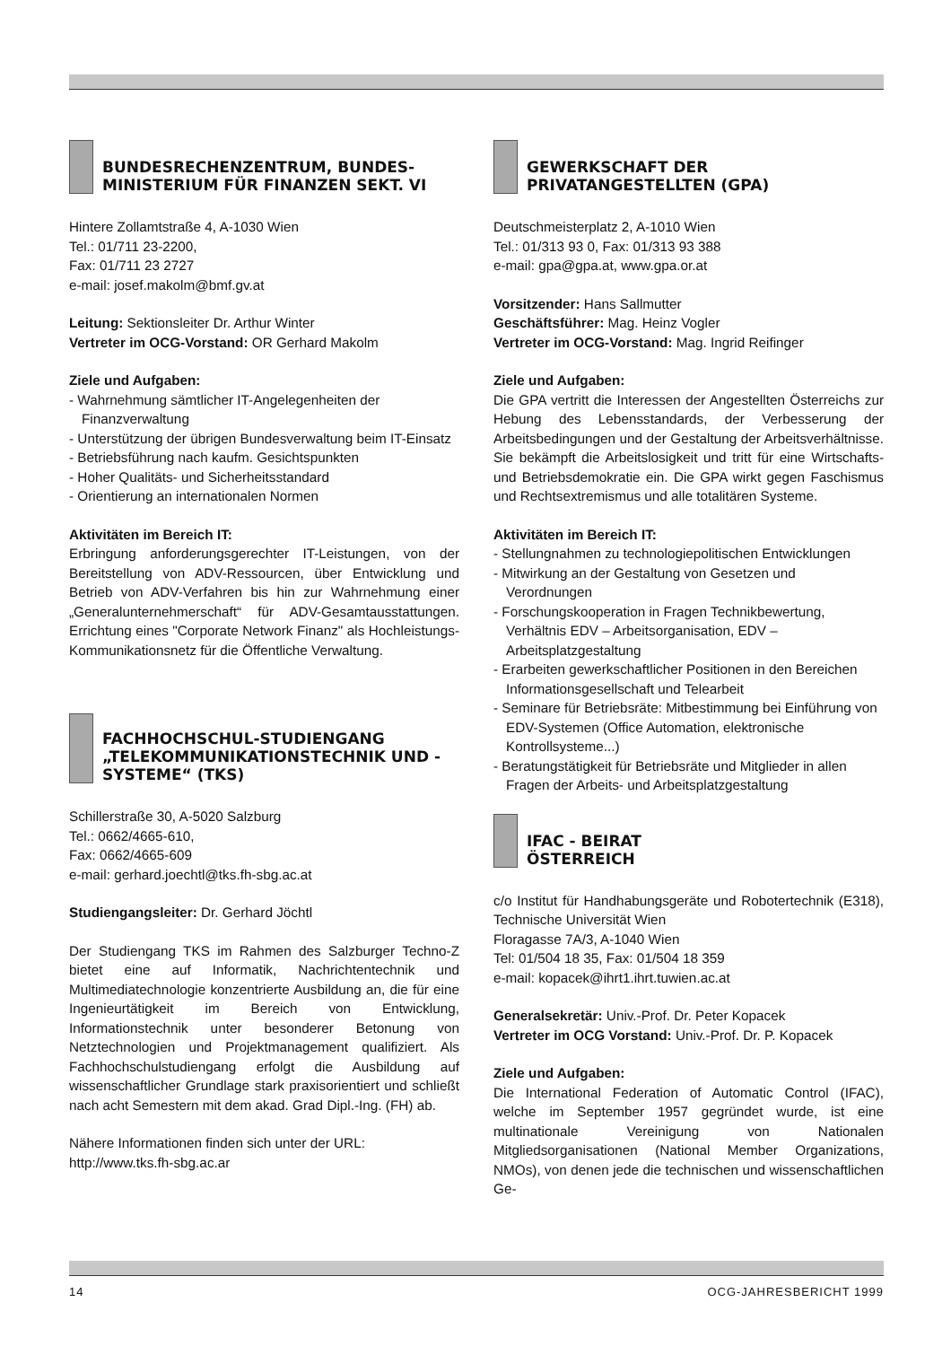BUNDESRECHENZENTRUM, BUNDES-MINISTERIUM FÜR FINANZEN SEKT. VI
Hintere Zollamtstraße 4, A-1030 Wien
Tel.: 01/711 23-2200,
Fax: 01/711 23 2727
e-mail: josef.makolm@bmf.gv.at
Leitung: Sektionsleiter Dr. Arthur Winter
Vertreter im OCG-Vorstand: OR Gerhard Makolm
Ziele und Aufgaben:
- Wahrnehmung sämtlicher IT-Angelegenheiten der Finanzverwaltung
- Unterstützung der übrigen Bundesverwaltung beim IT-Einsatz
- Betriebsführung nach kaufm. Gesichtspunkten
- Hoher Qualitäts- und Sicherheitsstandard
- Orientierung an internationalen Normen
Aktivitäten im Bereich IT:
Erbringung anforderungsgerechter IT-Leistungen, von der Bereitstellung von ADV-Ressourcen, über Entwicklung und Betrieb von ADV-Verfahren bis hin zur Wahrnehmung einer „Generalunternehmerschaft“ für ADV-Gesamtausstattungen. Errichtung eines "Corporate Network Finanz" als Hochleistungs-Kommunikationsnetz für die Öffentliche Verwaltung.
FACHHOCHSCHUL-STUDIENGANG „TELEKOMMUNIKATIONSTECHNIK UND -SYSTEME“ (TKS)
Schillerstraße 30, A-5020 Salzburg
Tel.: 0662/4665-610,
Fax: 0662/4665-609
e-mail: gerhard.joechtl@tks.fh-sbg.ac.at
Studiengangsleiter: Dr. Gerhard Jöchtl
Der Studiengang TKS im Rahmen des Salzburger Techno-Z bietet eine auf Informatik, Nachrichtentechnik und Multimediatechnologie konzentrierte Ausbildung an, die für eine Ingenieurtätigkeit im Bereich von Entwicklung, Informationstechnik unter besonderer Betonung von Netztechnologien und Projektmanagement qualifiziert. Als Fachhochschulstudiengang erfolgt die Ausbildung auf wissenschaftlicher Grundlage stark praxisorientiert und schließt nach acht Semestern mit dem akad. Grad Dipl.-Ing. (FH) ab.
Nähere Informationen finden sich unter der URL:
http://www.tks.fh-sbg.ac.ar
GEWERKSCHAFT DER PRIVATANGESTELLTEN (GPA)
Deutschmeisterplatz 2, A-1010 Wien
Tel.: 01/313 93 0, Fax: 01/313 93 388
e-mail: gpa@gpa.at, www.gpa.or.at
Vorsitzender: Hans Sallmutter
Geschäftsführer: Mag. Heinz Vogler
Vertreter im OCG-Vorstand: Mag. Ingrid Reifinger
Ziele und Aufgaben:
Die GPA vertritt die Interessen der Angestellten Österreichs zur Hebung des Lebensstandards, der Verbesserung der Arbeitsbedingungen und der Gestaltung der Arbeitsverhältnisse. Sie bekämpft die Arbeitslosigkeit und tritt für eine Wirtschafts- und Betriebsdemokratie ein. Die GPA wirkt gegen Faschismus und Rechtsextremismus und alle totalitären Systeme.
Aktivitäten im Bereich IT:
- Stellungnahmen zu technologiepolitischen Entwicklungen
- Mitwirkung an der Gestaltung von Gesetzen und Verordnungen
- Forschungskooperation in Fragen Technikbewertung, Verhältnis EDV – Arbeitsorganisation, EDV – Arbeitsplatzgestaltung
- Erarbeiten gewerkschaftlicher Positionen in den Bereichen Informationsgesellschaft und Telearbeit
- Seminare für Betriebsräte: Mitbestimmung bei Einführung von EDV-Systemen (Office Automation, elektronische Kontrollsysteme...)
- Beratungstätigkeit für Betriebsräte und Mitglieder in allen Fragen der Arbeits- und Arbeitsplatzgestaltung
IFAC - BEIRAT
ÖSTERREICH
c/o Institut für Handhabungsgeräte und Robotertechnik (E318), Technische Universität Wien
Floragasse 7A/3, A-1040 Wien
Tel: 01/504 18 35, Fax: 01/504 18 359
e-mail: kopacek@ihrt1.ihrt.tuwien.ac.at
Generalsekretär: Univ.-Prof. Dr. Peter Kopacek
Vertreter im OCG Vorstand: Univ.-Prof. Dr. P. Kopacek
Ziele und Aufgaben:
Die International Federation of Automatic Control (IFAC), welche im September 1957 gegründet wurde, ist eine multinationale Vereinigung von Nationalen Mitgliedsorganisationen (National Member Organizations, NMOs), von denen jede die technischen und wissenschaftlichen Ge-
14 OCG-JAHRESBERICHT 1999